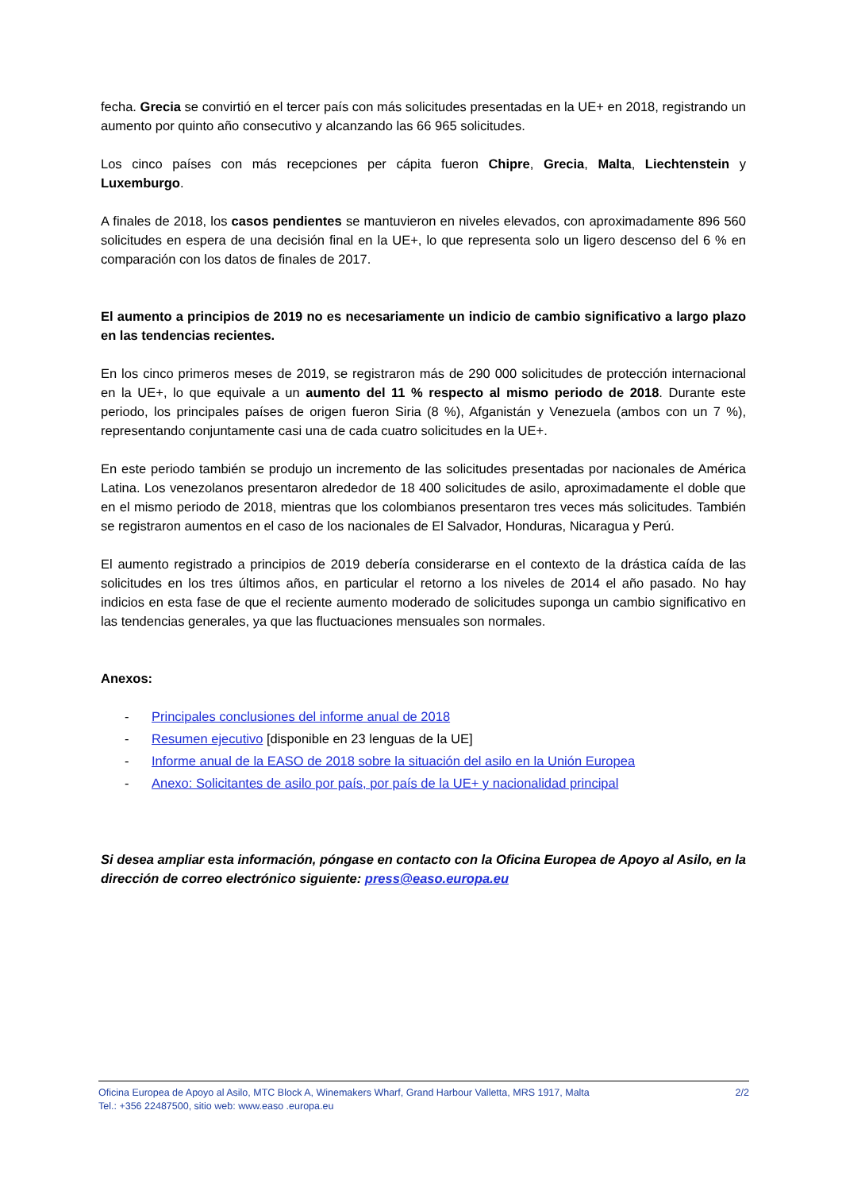fecha. Grecia se convirtió en el tercer país con más solicitudes presentadas en la UE+ en 2018, registrando un aumento por quinto año consecutivo y alcanzando las 66 965 solicitudes.
Los cinco países con más recepciones per cápita fueron Chipre, Grecia, Malta, Liechtenstein y Luxemburgo.
A finales de 2018, los casos pendientes se mantuvieron en niveles elevados, con aproximadamente 896 560 solicitudes en espera de una decisión final en la UE+, lo que representa solo un ligero descenso del 6 % en comparación con los datos de finales de 2017.
El aumento a principios de 2019 no es necesariamente un indicio de cambio significativo a largo plazo en las tendencias recientes.
En los cinco primeros meses de 2019, se registraron más de 290 000 solicitudes de protección internacional en la UE+, lo que equivale a un aumento del 11 % respecto al mismo periodo de 2018. Durante este periodo, los principales países de origen fueron Siria (8 %), Afganistán y Venezuela (ambos con un 7 %), representando conjuntamente casi una de cada cuatro solicitudes en la UE+.
En este periodo también se produjo un incremento de las solicitudes presentadas por nacionales de América Latina. Los venezolanos presentaron alrededor de 18 400 solicitudes de asilo, aproximadamente el doble que en el mismo periodo de 2018, mientras que los colombianos presentaron tres veces más solicitudes. También se registraron aumentos en el caso de los nacionales de El Salvador, Honduras, Nicaragua y Perú.
El aumento registrado a principios de 2019 debería considerarse en el contexto de la drástica caída de las solicitudes en los tres últimos años, en particular el retorno a los niveles de 2014 el año pasado. No hay indicios en esta fase de que el reciente aumento moderado de solicitudes suponga un cambio significativo en las tendencias generales, ya que las fluctuaciones mensuales son normales.
Anexos:
- Principales conclusiones del informe anual de 2018
- Resumen ejecutivo [disponible en 23 lenguas de la UE]
- Informe anual de la EASO de 2018 sobre la situación del asilo en la Unión Europea
- Anexo: Solicitantes de asilo por país, por país de la UE+ y nacionalidad principal
Si desea ampliar esta información, póngase en contacto con la Oficina Europea de Apoyo al Asilo, en la dirección de correo electrónico siguiente: press@easo.europa.eu
2/2 Oficina Europea de Apoyo al Asilo, MTC Block A, Winemakers Wharf, Grand Harbour Valletta, MRS 1917, Malta
Tel.: +356 22487500, sitio web: www.easo .europa.eu